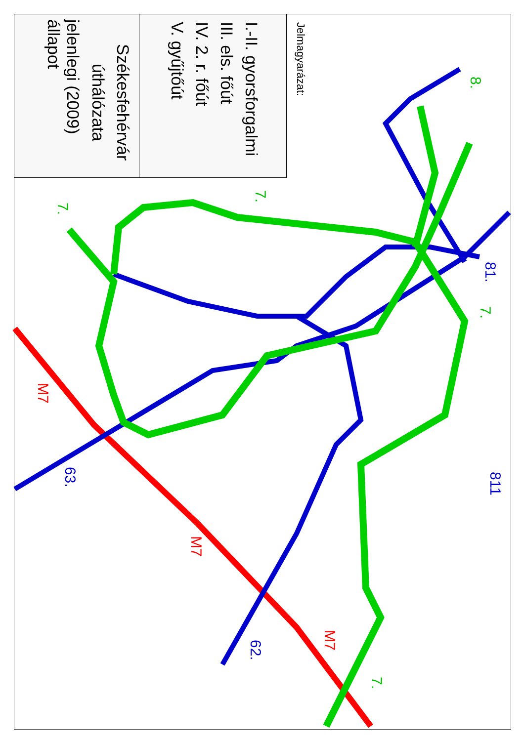Székesfehérvár
úthálózata
jelenlegi (2009) állapot
I.-II. gyorsforgalmi
III. els. főút
IV. 2. r. főút
V. gyűjtőút
Jelmagyarázat:
8.
7.
7.
81.
7.
M7
63.
811
M7
M7
62.
7.